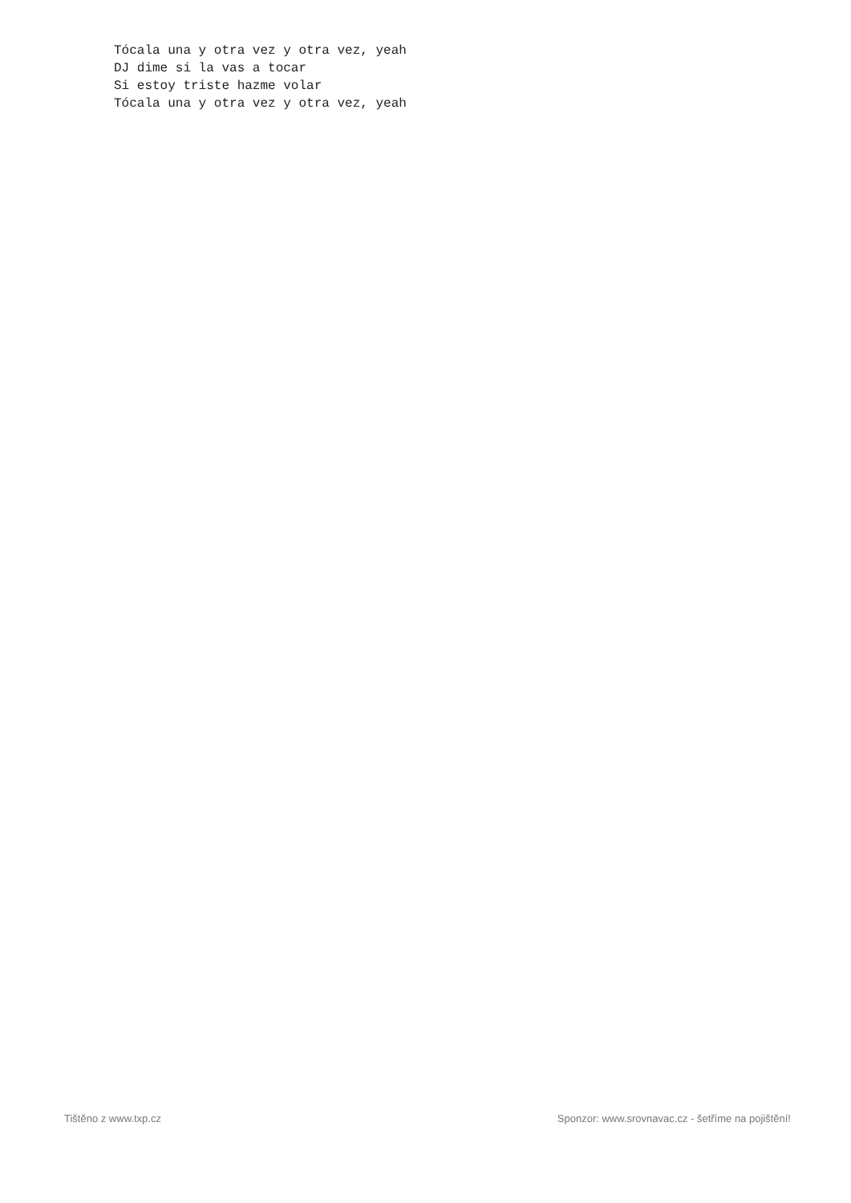Tócala una y otra vez y otra vez, yeah
DJ dime si la vas a tocar
Si estoy triste hazme volar
Tócala una y otra vez y otra vez, yeah
Tištěno z www.txp.cz Sponzor: www.srovnavac.cz - šetříme na pojištění!